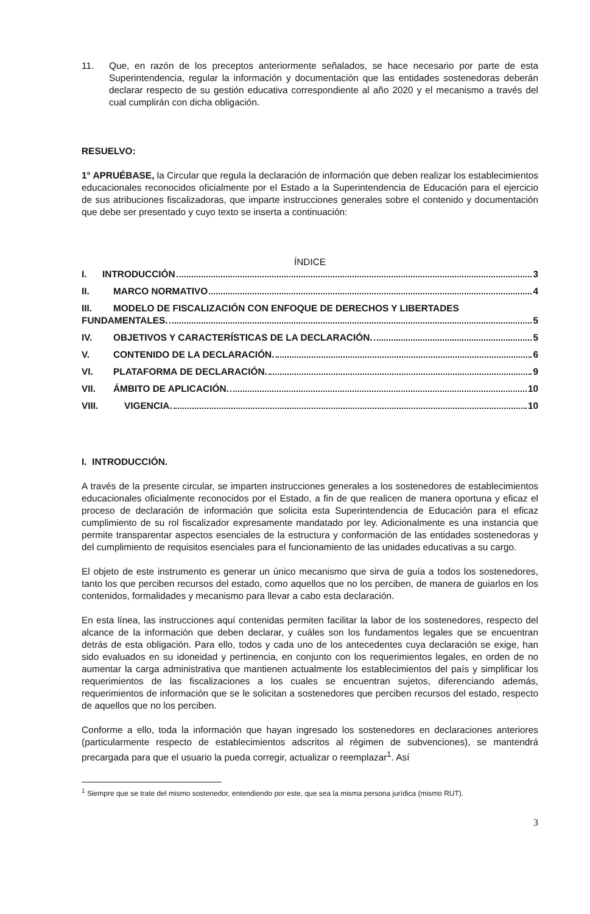11. Que, en razón de los preceptos anteriormente señalados, se hace necesario por parte de esta Superintendencia, regular la información y documentación que las entidades sostenedoras deberán declarar respecto de su gestión educativa correspondiente al año 2020 y el mecanismo a través del cual cumplirán con dicha obligación.
RESUELVO:
1° APRUÉBASE, la Circular que regula la declaración de información que deben realizar los establecimientos educacionales reconocidos oficialmente por el Estado a la Superintendencia de Educación para el ejercicio de sus atribuciones fiscalizadoras, que imparte instrucciones generales sobre el contenido y documentación que debe ser presentado y cuyo texto se inserta a continuación:
ÍNDICE
I. INTRODUCCIÓN 3
II. MARCO NORMATIVO 4
III. MODELO DE FISCALIZACIÓN CON ENFOQUE DE DERECHOS Y LIBERTADES
FUNDAMENTALES. 5
IV. OBJETIVOS Y CARACTERÍSTICAS DE LA DECLARACIÓN. 5
V. CONTENIDO DE LA DECLARACIÓN. 6
VI. PLATAFORMA DE DECLARACIÓN. 9
VII. ÁMBITO DE APLICACIÓN. 10
VIII. VIGENCIA. 10
I. INTRODUCCIÓN.
A través de la presente circular, se imparten instrucciones generales a los sostenedores de establecimientos educacionales oficialmente reconocidos por el Estado, a fin de que realicen de manera oportuna y eficaz el proceso de declaración de información que solicita esta Superintendencia de Educación para el eficaz cumplimiento de su rol fiscalizador expresamente mandatado por ley. Adicionalmente es una instancia que permite transparentar aspectos esenciales de la estructura y conformación de las entidades sostenedoras y del cumplimiento de requisitos esenciales para el funcionamiento de las unidades educativas a su cargo.
El objeto de este instrumento es generar un único mecanismo que sirva de guía a todos los sostenedores, tanto los que perciben recursos del estado, como aquellos que no los perciben, de manera de guiarlos en los contenidos, formalidades y mecanismo para llevar a cabo esta declaración.
En esta línea, las instrucciones aquí contenidas permiten facilitar la labor de los sostenedores, respecto del alcance de la información que deben declarar, y cuáles son los fundamentos legales que se encuentran detrás de esta obligación. Para ello, todos y cada uno de los antecedentes cuya declaración se exige, han sido evaluados en su idoneidad y pertinencia, en conjunto con los requerimientos legales, en orden de no aumentar la carga administrativa que mantienen actualmente los establecimientos del país y simplificar los requerimientos de las fiscalizaciones a los cuales se encuentran sujetos, diferenciando además, requerimientos de información que se le solicitan a sostenedores que perciben recursos del estado, respecto de aquellos que no los perciben.
Conforme a ello, toda la información que hayan ingresado los sostenedores en declaraciones anteriores (particularmente respecto de establecimientos adscritos al régimen de subvenciones), se mantendrá precargada para que el usuario la pueda corregir, actualizar o reemplazar<sup>1</sup>. Así
<sup>1</sup> Siempre que se trate del mismo sostenedor, entendiendo por este, que sea la misma persona jurídica (mismo RUT).
3